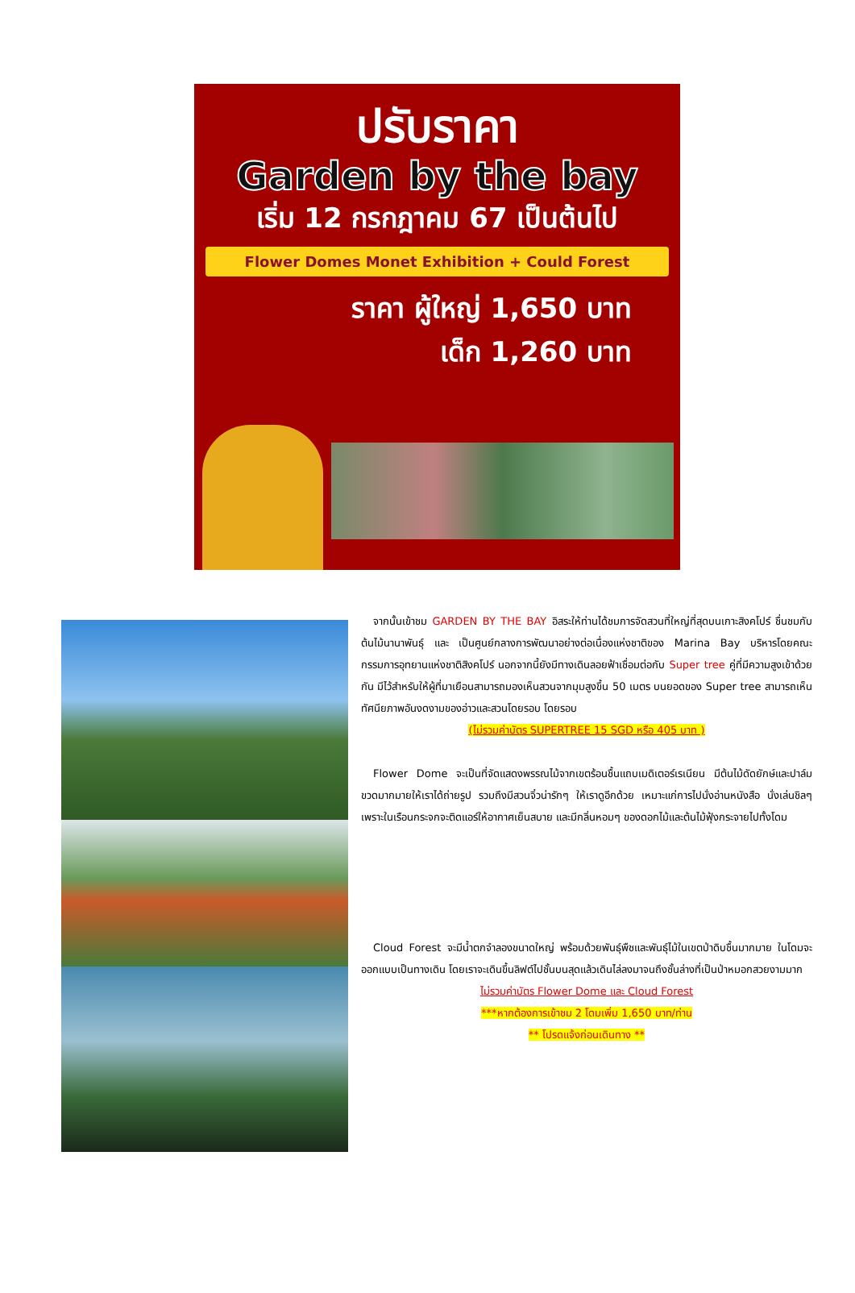ปรับราคา
Garden by the bay
เริ่ม 12 กรกฎาคม 67 เป็นต้นไป
Flower Domes Monet Exhibition + Could Forest
ราคา ผู้ใหญ่ 1,650 บาท
เด็ก 1,260 บาท
จากนั้นเข้าชม GARDEN BY THE BAY อิสระให้ท่านได้ชมการจัดสวนที่ใหญ่ที่สุดบนเกาะสิงคโปร์ ชื่นชมกับต้นไม้นานาพันธุ์ และ เป็นศูนย์กลางการพัฒนาอย่างต่อเนื่องแห่งชาติของ Marina Bay บริหารโดยคณะกรรมการอุทยานแห่งชาติสิงคโปร์ นอกจากนี้ยังมีทางเดินลอยฟ้าเชื่อมต่อกับ Super tree คู่ที่มีความสูงเข้าด้วยกัน มีไว้สำหรับให้ผู้ที่มาเยือนสามารถมองเห็นสวนจากมุมสูงขึ้น 50 เมตร บนยอดของ Super tree สามารถเห็นทัศนียภาพอันงดงามของอ่าวและสวนโดยรอบ โดยรอบ
(ไม่รวมค่าบัตร SUPERTREE 15 SGD หรือ 405 บาท )
Flower Dome จะเป็นที่จัดแสดงพรรณไม้จากเขตร้อนชื้นแถบเมดิเตอร์เรเนียน มีต้นไม้ดัดยักษ์และปาล์มขวดมากมายให้เราได้ถ่ายรูป รวมถึงมีสวนจิ๋วน่ารักๆ ให้เราดูอีกด้วย เหมาะแก่การไปนั่งอ่านหนังสือ นั่งเล่นชิลๆ เพราะในเรือนกระจกจะติดแอร์ให้อากาศเย็นสบาย และมีกลิ่นหอมๆ ของดอกไม้และต้นไม้ฟุ้งกระจายไปทั้งโดม
Cloud Forest จะมีน้ำตกจำลองขนาดใหญ่ พร้อมด้วยพันธุ์พืชและพันธุ์ไม้ในเขตป่าดิบชื้นมากมาย ในโดมจะออกแบบเป็นทางเดิน โดยเราจะเดินขึ้นลิฟต์ไปชั้นบนสุดแล้วเดินไล่ลงมาจนถึงชั้นล่างที่เป็นป่าหมอกสวยงามมาก
ไม่รวมค่าบัตร Flower Dome และ Cloud Forest
***หากต้องการเข้าชม 2 โดมเพิ่ม 1,650 บาท/ท่าน
** โปรดแจ้งก่อนเดินทาง **